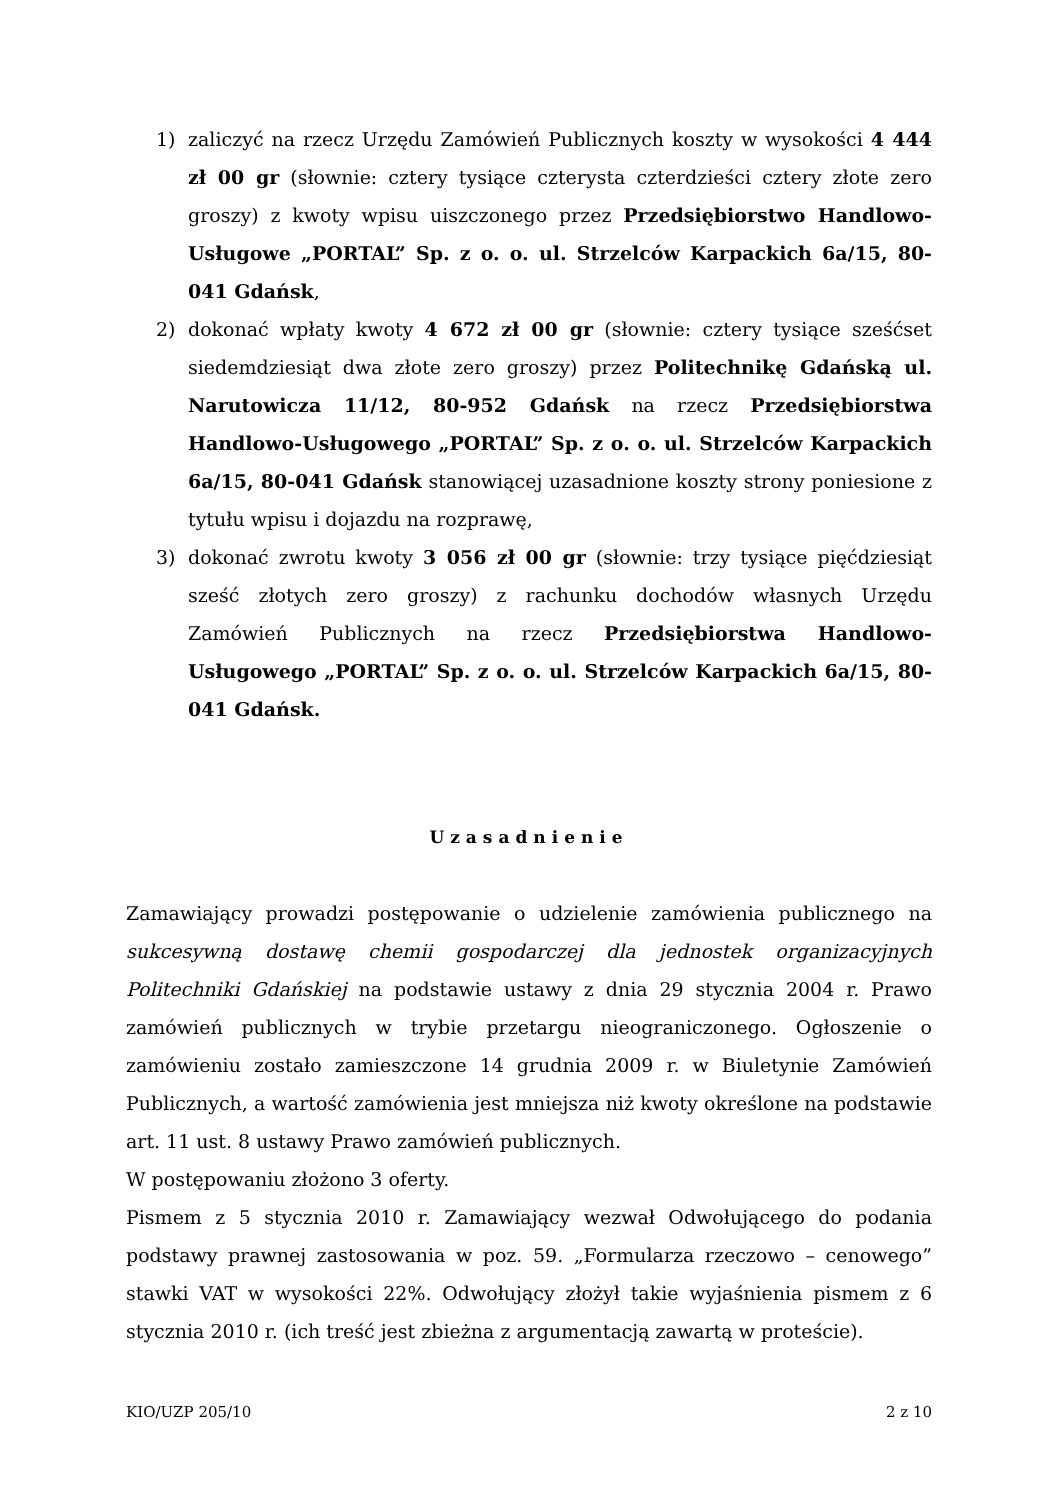1) zaliczyć na rzecz Urzędu Zamówień Publicznych koszty w wysokości 4 444 zł 00 gr (słownie: cztery tysiące czterysta czterdzieści cztery złote zero groszy) z kwoty wpisu uiszczonego przez Przedsiębiorstwo Handlowo-Usługowe „PORTAL” Sp. z o. o. ul. Strzelców Karpackich 6a/15, 80-041 Gdańsk,
2) dokonać wpłaty kwoty 4 672 zł 00 gr (słownie: cztery tysiące sześćset siedemdziesiąt dwa złote zero groszy) przez Politechnikę Gdańską ul. Narutowicza 11/12, 80-952 Gdańsk na rzecz Przedsiębiorstwa Handlowo-Usługowego „PORTAL” Sp. z o. o. ul. Strzelców Karpackich 6a/15, 80-041 Gdańsk stanowiącej uzasadnione koszty strony poniesione z tytułu wpisu i dojazdu na rozprawę,
3) dokonać zwrotu kwoty 3 056 zł 00 gr (słownie: trzy tysiące pięćdziesiąt sześć złotych zero groszy) z rachunku dochodów własnych Urzędu Zamówień Publicznych na rzecz Przedsiębiorstwa Handlowo-Usługowego „PORTAL” Sp. z o. o. ul. Strzelców Karpackich 6a/15, 80-041 Gdańsk.
Uzasadnienie
Zamawiający prowadzi postępowanie o udzielenie zamówienia publicznego na sukcesywną dostawę chemii gospodarczej dla jednostek organizacyjnych Politechniki Gdańskiej na podstawie ustawy z dnia 29 stycznia 2004 r. Prawo zamówień publicznych w trybie przetargu nieograniczonego. Ogłoszenie o zamówieniu zostało zamieszczone 14 grudnia 2009 r. w Biuletynie Zamówień Publicznych, a wartość zamówienia jest mniejsza niż kwoty określone na podstawie art. 11 ust. 8 ustawy Prawo zamówień publicznych.
W postępowaniu złożono 3 oferty.
Pismem z 5 stycznia 2010 r. Zamawiający wezwał Odwołującego do podania podstawy prawnej zastosowania w poz. 59. „Formularza rzeczowo – cenowego” stawki VAT w wysokości 22%. Odwołujący złożył takie wyjaśnienia pismem z 6 stycznia 2010 r. (ich treść jest zbieżna z argumentacją zawartą w proteście).
KIO/UZP 205/10 2 z 10